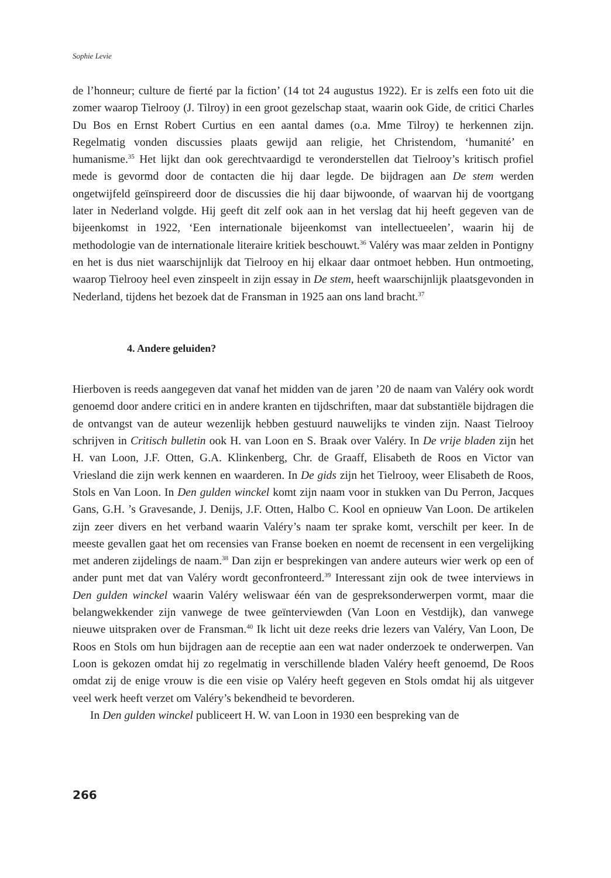Sophie Levie
de l’honneur; culture de fierté par la fiction’ (14 tot 24 augustus 1922). Er is zelfs een foto uit die zomer waarop Tielrooy (J. Tilroy) in een groot gezelschap staat, waarin ook Gide, de critici Charles Du Bos en Ernst Robert Curtius en een aantal dames (o.a. Mme Tilroy) te herkennen zijn. Regelmatig vonden discussies plaats gewijd aan religie, het Christendom, ‘humanité’ en humanisme.<sup>35</sup> Het lijkt dan ook gerechtvaardigd te veronderstellen dat Tielrooy’s kritisch profiel mede is gevormd door de contacten die hij daar legde. De bijdragen aan De stem werden ongetwijfeld geïnspireerd door de discussies die hij daar bijwoonde, of waarvan hij de voortgang later in Nederland volgde. Hij geeft dit zelf ook aan in het verslag dat hij heeft gegeven van de bijeenkomst in 1922, ‘Een internationale bijeenkomst van intellectueelen’, waarin hij de methodologie van de internationale literaire kritiek beschouwt.<sup>36</sup> Valéry was maar zelden in Pontigny en het is dus niet waarschijnlijk dat Tielrooy en hij elkaar daar ontmoet hebben. Hun ontmoeting, waarop Tielrooy heel even zinspeelt in zijn essay in De stem, heeft waarschijnlijk plaatsgevonden in Nederland, tijdens het bezoek dat de Fransman in 1925 aan ons land bracht.<sup>37</sup>
4. Andere geluiden?
Hierboven is reeds aangegeven dat vanaf het midden van de jaren ’20 de naam van Valéry ook wordt genoemd door andere critici en in andere kranten en tijdschriften, maar dat substantiële bijdragen die de ontvangst van de auteur wezenlijk hebben gestuurd nauwelijks te vinden zijn. Naast Tielrooy schrijven in Critisch bulletin ook H. van Loon en S. Braak over Valéry. In De vrije bladen zijn het H. van Loon, J.F. Otten, G.A. Klinkenberg, Chr. de Graaff, Elisabeth de Roos en Victor van Vriesland die zijn werk kennen en waarderen. In De gids zijn het Tielrooy, weer Elisabeth de Roos, Stols en Van Loon. In Den gulden winckel komt zijn naam voor in stukken van Du Perron, Jacques Gans, G.H. ’s Gravesande, J. Denijs, J.F. Otten, Halbo C. Kool en opnieuw Van Loon. De artikelen zijn zeer divers en het verband waarin Valéry’s naam ter sprake komt, verschilt per keer. In de meeste gevallen gaat het om recensies van Franse boeken en noemt de recensent in een vergelijking met anderen zijdelings de naam.<sup>38</sup> Dan zijn er besprekingen van andere auteurs wier werk op een of ander punt met dat van Valéry wordt geconfronteerd.<sup>39</sup> Interessant zijn ook de twee interviews in Den gulden winckel waarin Valéry weliswaar één van de gespreksonderwerpen vormt, maar die belangwekkender zijn vanwege de twee geïnterviewden (Van Loon en Vestdijk), dan vanwege nieuwe uitspraken over de Fransman.<sup>40</sup> Ik licht uit deze reeks drie lezers van Valéry, Van Loon, De Roos en Stols om hun bijdragen aan de receptie aan een wat nader onderzoek te onderwerpen. Van Loon is gekozen omdat hij zo regelmatig in verschillende bladen Valéry heeft genoemd, De Roos omdat zij de enige vrouw is die een visie op Valéry heeft gegeven en Stols omdat hij als uitgever veel werk heeft verzet om Valéry’s bekendheid te bevorderen.
In Den gulden winckel publiceert H. W. van Loon in 1930 een bespreking van de
266